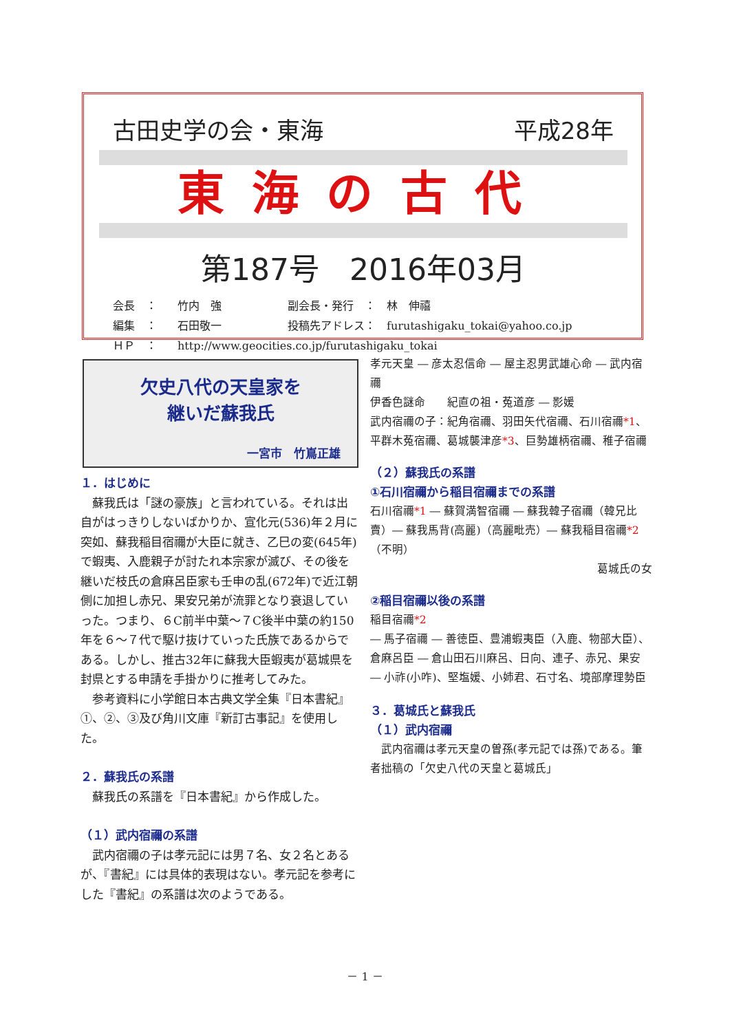古田史学の会・東海 平成28年
東海の古代
第187号　2016年03月
会長　： 竹内　強 副会長・発行　：　林　伸禧
編集　： 石田敬一 投稿先アドレス：　furutashigaku_tokai@yahoo.co.jp
ＨＰ　： http://www.geocities.co.jp/furutashigaku_tokai
欠史八代の天皇家を
継いだ蘇我氏
一宮市　竹嶌正雄
１．はじめに
蘇我氏は「謎の豪族」と言われている。それは出自がはっきりしないばかりか、宣化元(536)年２月に突如、蘇我稲目宿禰が大臣に就き、乙巳の変(645年)で蝦夷、入鹿親子が討たれ本宗家が滅び、その後を継いだ枝氏の倉麻呂臣家も壬申の乱(672年)で近江朝側に加担し赤兄、果安兄弟が流罪となり衰退していった。つまり、６C前半中葉～７C後半中葉の約150年を６～７代で駆け抜けていった氏族であるからである。しかし、推古32年に蘇我大臣蝦夷が葛城県を封県とする申請を手掛かりに推考してみた。
参考資料に小学館日本古典文学全集『日本書紀』①、②、③及び角川文庫『新訂古事記』を使用した。
２．蘇我氏の系譜
蘇我氏の系譜を『日本書紀』から作成した。
（１）武内宿禰の系譜
武内宿禰の子は孝元記には男７名、女２名とあるが、『書紀』には具体的表現はない。孝元記を参考にした『書紀』の系譜は次のようである。
孝元天皇 ― 彦太忍信命 ― 屋主忍男武雄心命 ― 武内宿禰
伊香色謎命　　紀直の祖・菟道彦 ― 影媛
武内宿禰の子：紀角宿禰、羽田矢代宿禰、石川宿禰*1、平群木菟宿禰、葛城襲津彦*3、巨勢雄柄宿禰、稚子宿禰
（２）蘇我氏の系譜
①石川宿禰から稲目宿禰までの系譜
石川宿禰*1 ― 蘇賀満智宿禰 ― 蘇我韓子宿禰（韓兄比賣）― 蘇我馬背(高麗)（高麗毗売）― 蘇我稲目宿禰*2（不明）
葛城氏の女
②稲目宿禰以後の系譜
稲目宿禰*2
― 馬子宿禰 ― 善徳臣、豊浦蝦夷臣（入鹿、物部大臣）、倉麻呂臣 ― 倉山田石川麻呂、日向、連子、赤兄、果安
― 小祚(小咋)、堅塩媛、小姉君、石寸名、境部摩理勢臣
３．葛城氏と蘇我氏
（１）武内宿禰
武内宿禰は孝元天皇の曽孫(孝元記では孫)である。筆者拙稿の「欠史八代の天皇と葛城氏」
－ 1 －